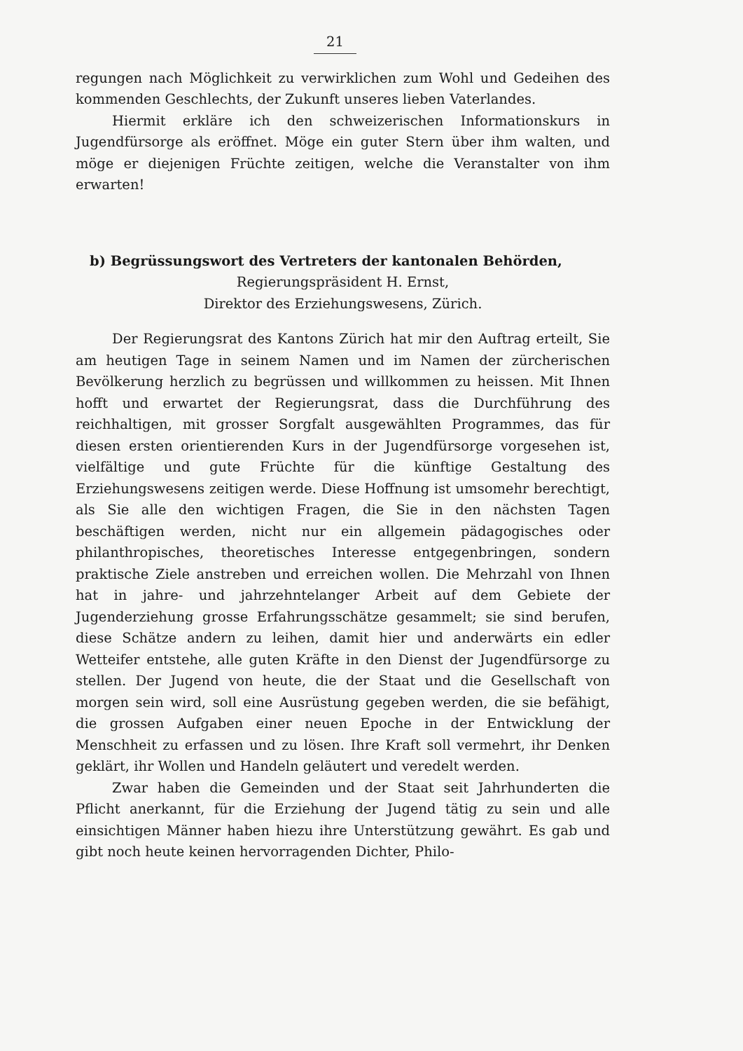21
regungen nach Möglichkeit zu verwirklichen zum Wohl und Gedeihen des kommenden Geschlechts, der Zukunft unseres lieben Vaterlandes.
Hiermit erkläre ich den schweizerischen Informationskurs in Jugendfürsorge als eröffnet. Möge ein guter Stern über ihm walten, und möge er diejenigen Früchte zeitigen, welche die Veranstalter von ihm erwarten!
b) Begrüssungswort des Vertreters der kantonalen Behörden,
Regierungspräsident H. Ernst,
Direktor des Erziehungswesens, Zürich.
Der Regierungsrat des Kantons Zürich hat mir den Auftrag erteilt, Sie am heutigen Tage in seinem Namen und im Namen der zürcherischen Bevölkerung herzlich zu begrüssen und willkommen zu heissen. Mit Ihnen hofft und erwartet der Regierungsrat, dass die Durchführung des reichhaltigen, mit grosser Sorgfalt ausgewählten Programmes, das für diesen ersten orientierenden Kurs in der Jugendfürsorge vorgesehen ist, vielfältige und gute Früchte für die künftige Gestaltung des Erziehungswesens zeitigen werde. Diese Hoffnung ist umsomehr berechtigt, als Sie alle den wichtigen Fragen, die Sie in den nächsten Tagen beschäftigen werden, nicht nur ein allgemein pädagogisches oder philanthropisches, theoretisches Interesse entgegenbringen, sondern praktische Ziele anstreben und erreichen wollen. Die Mehrzahl von Ihnen hat in jahre- und jahrzehntelanger Arbeit auf dem Gebiete der Jugenderziehung grosse Erfahrungsschätze gesammelt; sie sind berufen, diese Schätze andern zu leihen, damit hier und anderwärts ein edler Wetteifer entstehe, alle guten Kräfte in den Dienst der Jugendfürsorge zu stellen. Der Jugend von heute, die der Staat und die Gesellschaft von morgen sein wird, soll eine Ausrüstung gegeben werden, die sie befähigt, die grossen Aufgaben einer neuen Epoche in der Entwicklung der Menschheit zu erfassen und zu lösen. Ihre Kraft soll vermehrt, ihr Denken geklärt, ihr Wollen und Handeln geläutert und veredelt werden.
Zwar haben die Gemeinden und der Staat seit Jahrhunderten die Pflicht anerkannt, für die Erziehung der Jugend tätig zu sein und alle einsichtigen Männer haben hiezu ihre Unterstützung gewährt. Es gab und gibt noch heute keinen hervorragenden Dichter, Philo-